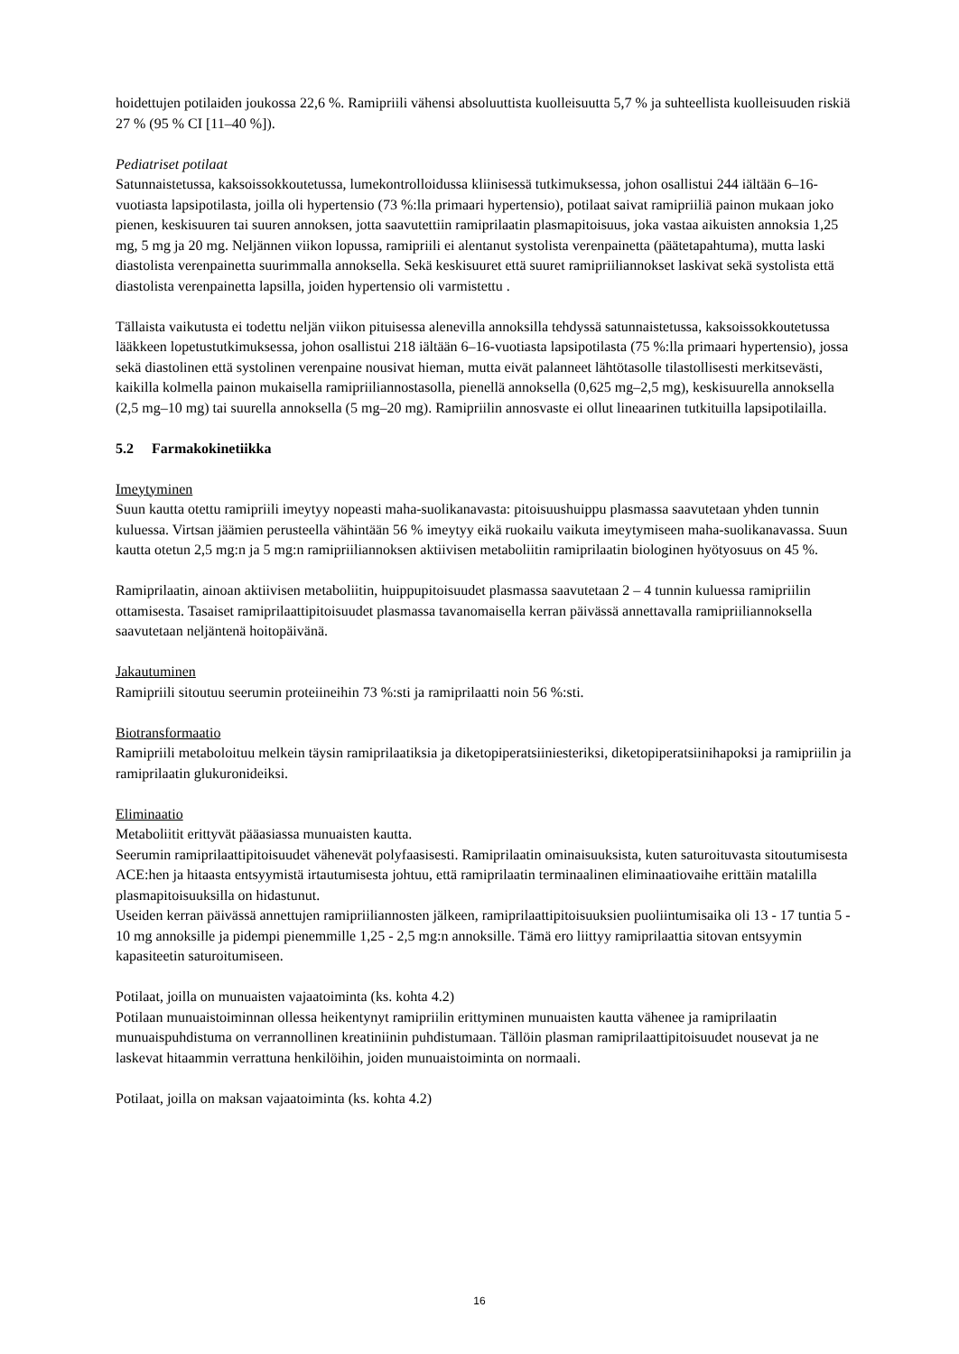hoidettujen potilaiden joukossa 22,6 %. Ramipriili vähensi absoluuttista kuolleisuutta 5,7 % ja suhteellista kuolleisuuden riskiä 27 % (95 % CI [11–40 %]).
Pediatriset potilaat
Satunnaistetussa, kaksoissokkoutetussa, lumekontrolloidussa kliinisessä tutkimuksessa, johon osallistui 244 iältään 6–16-vuotiasta lapsipotilasta, joilla oli hypertensio (73 %:lla primaari hypertensio), potilaat saivat ramipriiliä painon mukaan joko pienen, keskisuuren tai suuren annoksen, jotta saavutettiin ramiprilaatin plasmapitoisuus, joka vastaa aikuisten annoksia 1,25 mg, 5 mg ja 20 mg. Neljännen viikon lopussa, ramipriili ei alentanut systolista verenpainetta (päätetapahtuma), mutta laski diastolista verenpainetta suurimmalla annoksella. Sekä keskisuuret että suuret ramipriiliannokset laskivat sekä systolista että diastolista verenpainetta lapsilla, joiden hypertensio oli varmistettu .
Tällaista vaikutusta ei todettu neljän viikon pituisessa alenevilla annoksilla tehdyssä satunnaistetussa, kaksoissokkoutetussa lääkkeen lopetustutkimuksessa, johon osallistui 218 iältään 6–16-vuotiasta lapsipotilasta (75 %:lla primaari hypertensio), jossa sekä diastolinen että systolinen verenpaine nousivat hieman, mutta eivät palanneet lähtötasolle tilastollisesti merkitsevästi, kaikilla kolmella painon mukaisella ramipriiliannostasolla, pienellä annoksella (0,625 mg–2,5 mg), keskisuurella annoksella (2,5 mg–10 mg) tai suurella annoksella (5 mg–20 mg). Ramipriilin annosvaste ei ollut lineaarinen tutkituilla lapsipotilailla.
5.2 Farmakokinetiikka
Imeytyminen
Suun kautta otettu ramipriili imeytyy nopeasti maha-suolikanavasta: pitoisuushuippu plasmassa saavutetaan yhden tunnin kuluessa. Virtsan jäämien perusteella vähintään 56 % imeytyy eikä ruokailu vaikuta imeytymiseen maha-suolikanavassa. Suun kautta otetun 2,5 mg:n ja 5 mg:n ramipriiliannoksen aktiivisen metaboliitin ramiprilaatin biologinen hyötyosuus on 45 %.
Ramiprilaatin, ainoan aktiivisen metaboliitin, huippupitoisuudet plasmassa saavutetaan 2 – 4 tunnin kuluessa ramipriilin ottamisesta. Tasaiset ramiprilaattipitoisuudet plasmassa tavanomaisella kerran päivässä annettavalla ramipriiliannoksella saavutetaan neljäntenä hoitopäivänä.
Jakautuminen
Ramipriili sitoutuu seerumin proteiineihin 73 %:sti ja ramiprilaatti noin 56 %:sti.
Biotransformaatio
Ramipriili metaboloituu melkein täysin ramiprilaatiksia ja diketopiperatsiiniesteriksi, diketopiperatsiinihapoksi ja ramipriilin ja ramiprilaatin glukuronideiksi.
Eliminaatio
Metaboliitit erittyvät pääasiassa munuaisten kautta.
Seerumin ramiprilaattipitoisuudet vähenevät polyfaasisesti. Ramiprilaatin ominaisuuksista, kuten saturoituvasta sitoutumisesta ACE:hen ja hitaasta entsyymistä irtautumisesta johtuu, että ramiprilaatin terminaalinen eliminaatiovaihe erittäin matalilla plasmapitoisuuksilla on hidastunut.
Useiden kerran päivässä annettujen ramipriiliannosten jälkeen, ramiprilaattipitoisuuksien puoliintumisaika oli 13 - 17 tuntia 5 - 10 mg annoksille ja pidempi pienemmille 1,25 - 2,5 mg:n annoksille. Tämä ero liittyy ramiprilaattia sitovan entsyymin kapasiteetin saturoitumiseen.
Potilaat, joilla on munuaisten vajaatoiminta (ks. kohta 4.2)
Potilaan munuaistoiminnan ollessa heikentynyt ramipriilin erittyminen munuaisten kautta vähenee ja ramiprilaatin munuaispuhdistuma on verrannollinen kreatiniinin puhdistumaan. Tällöin plasman ramiprilaattipitoisuudet nousevat ja ne laskevat hitaammin verrattuna henkilöihin, joiden munuaistoiminta on normaali.
Potilaat, joilla on maksan vajaatoiminta (ks. kohta 4.2)
16